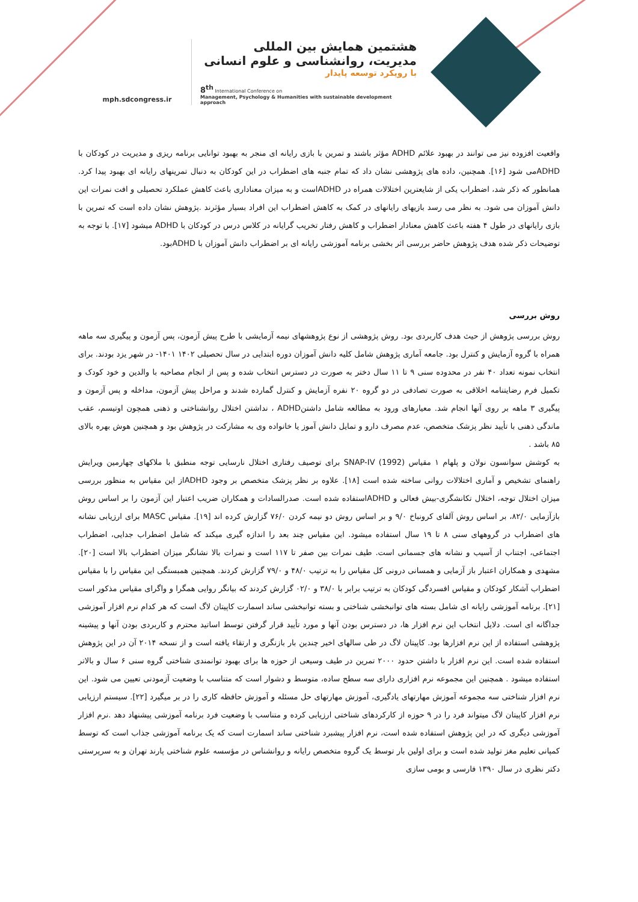mph.sdcongress.ir
هشتمین همایش بین المللی
مدیریت، روانشناسی و علوم انسانی
با رویکرد توسعه پایدار
8<sup>th</sup> International Conference on
Management, Psychology & Humanities with sustainable development approach
واقعیت افزوده نیز می توانند در بهبود علائم ADHD مؤثر باشند و تمرین با بازی رایانه ای منجر به بهبود توانایی برنامه ریزی و مدیریت در کودکان با ADHDمی شود [۱۶]. همچنین، داده های پژوهشی نشان داد که تمام جنبه های اضطراب در این کودکان به دنبال تمرینهای رایانه ای بهبود پیدا کرد. همانطور که ذکر شد، اضطراب یکی از شایعترین اختلالات همراه در ADHDاست و به میزان معناداری باعث کاهش عملکرد تحصیلی و افت نمرات این دانش آموزان می شود. به نظر می رسد بازیهای رایانهای در کمک به کاهش اضطراب این افراد بسیار مؤثرند .پژوهش نشان داده است که تمرین با بازی رایانهای در طول ۴ هفته باعث کاهش معنادار اضطراب و کاهش رفتار تخریب گرایانه در کلاس درس در کودکان با ADHD میشود [۱۷]. با توجه به توضیحات ذکر شده هدف پژوهش حاضر بررسی اثر بخشی برنامه آموزشی رایانه ای بر اضطراب دانش آموزان با ADHDبود.
روش بررسی
روش بررسی پژوهش از حیث هدف کاربردی بود. روش پژوهشی از نوع پژوهشهای نیمه آزمایشی با طرح پیش آزمون، پس آزمون و پیگیری سه ماهه همراه با گروه آزمایش و کنترل بود. جامعه آماری پژوهش شامل کلیه دانش آموزان دوره ابتدایی در سال تحصیلی ۱۴۰۲ ۱۴۰۱- در شهر یزد بودند. برای انتخاب نمونه تعداد ۴۰ نفر در محدوده سنی ۹ تا ۱۱ سال دختر به صورت در دسترس انتخاب شده و پس از انجام مصاحبه با والدین و خود کودک و تکمیل فرم رضایتنامه اخلاقی به صورت تصادفی در دو گروه ۲۰ نفره آزمایش و کنترل گمارده شدند و مراحل پیش آزمون، مداخله و پس آزمون و پیگیری ۳ ماهه بر روی آنها انجام شد. معیارهای ورود به مطالعه شامل داشتنADHD ، نداشتن اختلال روانشناختی و ذهنی همچون اوتیسم، عقب ماندگی ذهنی با تأیید نظر پزشک متخصص، عدم مصرف دارو و تمایل دانش آموز یا خانواده وی به مشارکت در پژوهش بود و همچنین هوش بهره بالای ۸۵ باشد .
به کوشش سوانسون نولان و پلهام ۱ مقیاس (1992) SNAP-IV برای توصیف رفتاری اختلال نارسایی توجه منطبق با ملاکهای چهارمین ویرایش راهنمای تشخیص و آماری اختلالات روانی ساخته شده است [۱۸]. علاوه بر نظر پزشک متخصص بر وجود ADHDاز این مقیاس به منظور بررسی میزان اختلال توجه، اختلال تکانشگری-بیش فعالی و ADHDاستفاده شده است. صدرالسادات و همکاران ضریب اعتبار این آزمون را بر اساس روش بازآزمایی ۸۲/۰، بر اساس روش آلفای کرونباخ ۹/۰ و بر اساس روش دو نیمه کردن ۷۶/۰ گزارش کرده اند [۱۹]. مقیاس MASC برای ارزیابی نشانه های اضطراب در گروههای سنی ۸ تا ۱۹ سال استفاده میشود. این مقیاس چند بعد را اندازه گیری میکند که شامل اضطراب جدایی، اضطراب اجتماعی، اجتناب از آسیب و نشانه های جسمانی است. طیف نمرات بین صفر تا ۱۱۷ است و نمرات بالا نشانگر میزان اضطراب بالا است [۲۰]. مشهدی و همکاران اعتبار باز آزمایی و همسانی درونی کل مقیاس را به ترتیب ۴۸/۰ و ۷۹/۰ گزارش کردند. همچنین همبستگی این مقیاس را با مقیاس اضطراب آشکار کودکان و مقیاس افسردگی کودکان به ترتیب برابر با ۳۸/۰ و ۰۲/۰ گزارش کردند که بیانگر روایی همگرا و واگرای مقیاس مذکور است [۲۱]. برنامه آموزشی رایانه ای شامل بسته های توانبخشی شناختی و بسته توانبخشی ساند اسمارت کاپیتان لاگ است که هر کدام نرم افزار آموزشی جداگانه ای است. دلایل انتخاب این نرم افزار ها، در دسترس بودن آنها و مورد تأیید قرار گرفتن توسط اساتید محترم و کاربردی بودن آنها و پیشینه پژوهشی استفاده از این نرم افزارها بود. کاپیتان لاگ در طی سالهای اخیر چندین بار بازنگری و ارتقاء یافته است و از نسخه ۲۰۱۴ آن در این پژوهش استفاده شده است. این نرم افزار با داشتن حدود ۲۰۰۰ تمرین در طیف وسیعی از حوزه ها برای بهبود توانمندی شناختی گروه سنی ۶ سال و بالاتر استفاده میشود . همچنین این مجموعه نرم افزاری دارای سه سطح ساده، متوسط و دشوار است که متناسب با وضعیت آزمودنی تعیین می شود. این نرم افزار شناختی سه مجموعه آموزش مهارتهای یادگیری، آموزش مهارتهای حل مسئله و آموزش حافظه کاری را در بر میگیرد [۲۲]. سیستم ارزیابی نرم افزار کاپیتان لاگ میتواند فرد را در ۹ حوزه از کارکردهای شناختی ارزیابی کرده و متناسب با وضعیت فرد برنامه آموزشی پیشنهاد دهد .نرم افزار آموزشی دیگری که در این پژوهش استفاده شده است، نرم افزار پیشبرد شناختی ساند اسمارت است که یک برنامه آموزشی جذاب است که توسط کمپانی تعلیم مغز تولید شده است و برای اولین بار توسط یک گروه متخصص رایانه و روانشناس در مؤسسه علوم شناختی پارند تهران و به سرپرستی دکتر نظری در سال ۱۳۹۰ فارسی و بومی سازی